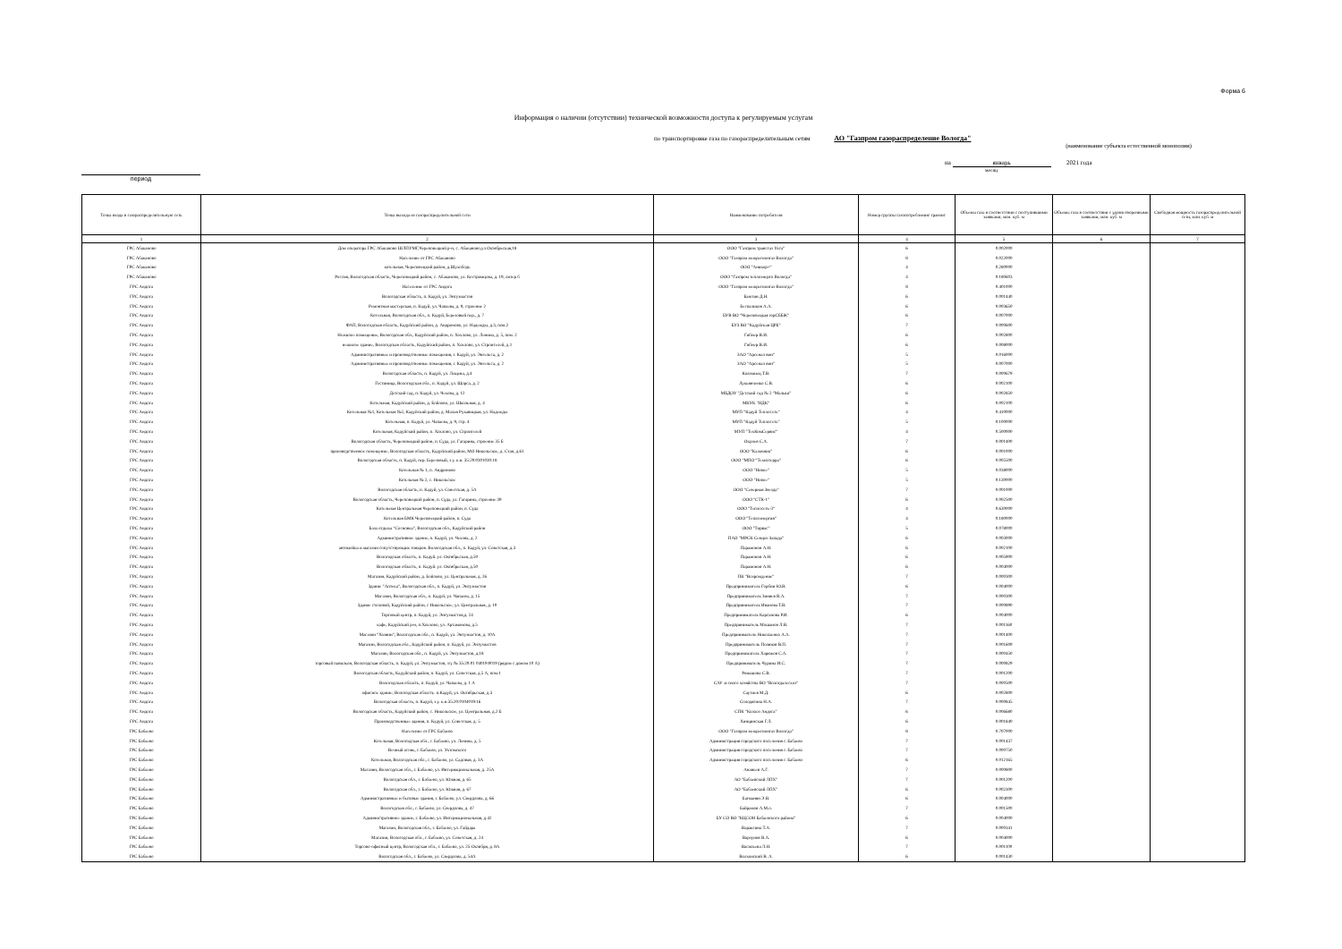Форма 6
Информация о наличии (отсутствии) технической возможности доступа к регулируемым услугам
по транспортировке газа по газораспределительным сетям АО "Газпром газораспределение Вологда"
(наименование субъекта естественной монополии)
на январь 2021 года
месяц
период
| Точка входа в газораспределительную сеть | Точка выхода из газораспределительной сети | Наименование потребителя | Номер группы газопотребления/ транзит | Объемы газа в соответствии с поступившими заявками, млн. куб. м | Объемы газа в соответствии с удовлетворенными заявками, млн. куб. м | Свободная мощность газораспределительной сети, млн. куб. м |
| --- | --- | --- | --- | --- | --- | --- |
| 1 | 2 | 3 | 4 | 5 | 6 | 7 |
| ГРС Абаканово | Дом оператора ГРС Абаканово ШЛПУМГ,Череповецкий р-н, с. Абаканово,ул Октябрьская,18 | ООО "Газпром трансгаз Ухта" | 6 | 0.002000 | | |
| ГРС Абаканово | Население от ГРС Абаканово | ООО "Газпром межрегионгаз Вологда" | 8 | 0.022000 | | |
| ГРС Абаканово | котельная, Череповецкий район, д.Шухободь | ООО "Аникор+" | 4 | 0.280000 | | |
| ГРС Абаканово | Россия, Вологодская область, Череповецкий район, с. Абаканово, ул. Костромцова, д. 19, литер б | ООО "Газпром теплоэнерго Вологда" | 4 | 0.180603 | | |
| ГРС Андога | Население от ГРС Андога | ООО "Газпром межрегионгаз Вологда" | 8 | 0.401000 | | |
| ГРС Андога | Вологодская область, п. Кадуй, ул. Энтузиастов | Баютин Д.Н. | 6 | 0.001440 | | |
| ГРС Андога | Ремонтная мастерская, п. Кадуй, ул. Чапаева, д. 9, строение 2 | Беспаликов А.А. | 6 | 0.003650 | | |
| ГРС Андога | Котельная, Вологодская обл., п. Кадуй, Березовый пер., д. 7 | БУВ ВО "Череповецкая горСББЖ" | 6 | 0.007000 | | |
| ГРС Андога | ФАП, Вологодская область, Кадуйский район, д. Андроново, ул. Надежды, д.3, пом.2 | БУЗ ВО "Кадуйская ЦРБ" | 7 | 0.000600 | | |
| ГРС Андога | Нежилое помещение, Вологодская обл., Кадуйский район, п. Хохлово, ул. Ленина, д. 5, пом. 2 | Гибнер В.И. | 6 | 0.002800 | | |
| ГРС Андога | нежилое здание, Вологодская область, Кадуйский район, п. Хохлово, ул. Строителей, д.1 | Гибнер В.И. | 6 | 0.008000 | | |
| ГРС Андога | Административные и производственные помещения, г. Кадуй, ул. Энгельса, д. 2 | ЗАО "Арсенал вин" | 5 | 0.016000 | | |
| ГРС Андога | Административные и производственные помещения, г. Кадуй, ул. Энгельса, д. 2 | ЗАО "Арсенал вин" | 5 | 0.007000 | | |
| ГРС Андога | Вологодская область, п. Кадуй, ул. Лещева, д.4 | Коломиец Т.В. | 7 | 0.000679 | | |
| ГРС Андога | Гостиница, Вологодская обл., п. Кадуй, ул. Щорса, д. 2 | Лукьянченко С.В. | 6 | 0.002100 | | |
| ГРС Андога | Детский сад, п. Кадуй, ул. Чехова, д. 12 | МБДОУ "Детский сад № 2 "Малыш" | 6 | 0.002850 | | |
| ГРС Андога | Котельная, Кадуйский район, д. Бойлово, ул. Школьная, д. 4 | МКУК "НДК" | 6 | 0.002100 | | |
| ГРС Андога | Котельная №1, Котельная №2, Кадуйский район, д. Малая Рукавицкая, ул. Надежды | МУП "Кадуй Теплосеть" | 4 | 0.410000 | | |
| ГРС Андога | Котельная, п. Кадуй, ул. Чапаева, д. 9, стр. 4 | МУП "Кадуй Теплосеть" | 5 | 0.100000 | | |
| ГРС Андога | Котельная, Кадуйский район, п. Хохлово, ул. Строителей | МУП "ТехКомСервис" | 4 | 0.500000 | | |
| ГРС Андога | Вологодская область, Череповецкий район, п. Суда, ул. Гагарина, строение 35 Б | Окунев С.А. | 7 | 0.001400 | | |
| ГРС Андога | производственное помещение, Вологодская область, Кадуйский район, МО Никольское, д. Стан, д.61 | ООО "Калачник" | 6 | 0.001000 | | |
| ГРС Андога | Вологодская область, п. Кадуй, пер. Березовый, з.у. к.н. 35:20:0301030:18 | ООО "МПО "Технотерра" | 6 | 0.005500 | | |
| ГРС Андога | Котельная № 1, п. Андроново | ООО "Новое" | 5 | 0.038000 | | |
| ГРС Андога | Котельная № 2, с. Никольское | ООО "Новое" | 5 | 0.130000 | | |
| ГРС Андога | Вологодская область, п. Кадуй, ул. Советская, д. 5А | ООО "Северная Звезда" | 7 | 0.001000 | | |
| ГРС Андога | Вологодская область, Череповецкий район, п. Суда, ул. Гагарина, строение 39 | ООО "СТК-1" | 6 | 0.002500 | | |
| ГРС Андога | Котельная Центральная Череповецкий район, п. Суда | ООО "Теплосеть-3" | 4 | 0.630000 | | |
| ГРС Андога | Котельная БМК Череповецкий район, п. Суда | ООО "Теплоэнергия" | 4 | 0.180000 | | |
| ГРС Андога | База отдыха "Сосновка", Вологодская обл., Кадуйский район | ООО "Тирвас" | 5 | 0.078000 | | |
| ГРС Андога | Административное здание, п. Кадуй, ул. Чехова, д. 2 | ПАО "МРСК Северо-Запада" | 6 | 0.003000 | | |
| ГРС Андога | автомойка и магазин сопутствующих товаров. Вологодская обл., п. Кадуй, ул. Советская, д.3 | Парамонов А.Н. | 6 | 0.002100 | | |
| ГРС Андога | Вологодская область, п. Кадуй. ул. Октябрьская, д.50 | Парамонов А.Н. | 6 | 0.005900 | | |
| ГРС Андога | Вологодская область, п. Кадуй. ул. Октябрьская, д.50 | Парамонов А.Н. | 6 | 0.004000 | | |
| ГРС Андога | Магазин, Кадуйский район, д. Бойлово, ул. Центральная, д. 26 | ПК "Возрождение" | 7 | 0.000300 | | |
| ГРС Андога | Здание "Аптека", Вологодская обл., п. Кадуй, ул. Энтузиастов | Предприниматель Горбин Ю.В. | 6 | 0.004000 | | |
| ГРС Андога | Магазин, Вологодская обл., п. Кадуй, ул. Чапаева, д. 15 | Предприниматель Зиняев В.А. | 7 | 0.000300 | | |
| ГРС Андога | Здание столовой, Кадуйский район, с Никольское, ул. Центральная, д. 10 | Предприниматель Иванова Т.В. | 7 | 0.000890 | | |
| ГРС Андога | Торговый центр, п. Кадуй, ул. Энтузиастов,д. 24 | Предприниматель Карсанова Р.И. | 6 | 0.004000 | | |
| ГРС Андога | кафе, Кадуйский р-н, п.Хохлово, ул. Артамонова, д.5 | Предприниматель Мошанов Л.В. | 7 | 0.001160 | | |
| ГРС Андога | Магазин "Хозяин", Вологодская обл., п. Кадуй, ул. Энтузиастов, д. 10А | Предприниматель Николаенко А.А. | 7 | 0.001400 | | |
| ГРС Андога | Магазин, Вологодская обл., Кадуйский район, п. Кадуй, ул. Энтузиастов | Предприниматель Поляков В.П. | 7 | 0.001609 | | |
| ГРС Андога | Магазин, Вологодская обл., п. Кадуй, ул. Энтузиастов, д.18 | Предприниматель Харюков С.А. | 7 | 0.000450 | | |
| ГРС Андога | торговый павильон, Вологодская область, п. Кадуй, ул. Энтузиастов, з/у № 35:20:01 04019:0019 (рядом с домом 10 А) | Предприниматель Чурина И.С. | 7 | 0.000829 | | |
| ГРС Андога | Вологодская область, Кадуйский район, п. Кадуй, ул. Советская, д.5 А, пом.1 | Ромашова С.В. | 7 | 0.001200 | | |
| ГРС Андога | Вологодская область, п. Кадуй, ул. Чапаева, д. 1 А | САУ лесного хозяйства ВО "Вологдалесхоз" | 7 | 0.000500 | | |
| ГРС Андога | офисное здание, Вологодская область. п.Кадуй, ул. Октябрьская, д.3 | Саутиев М.Д. | 6 | 0.002800 | | |
| ГРС Андога | Вологодская область, п. Кадуй, з.у. к.н.35:20:0104019:16 | Солодягина Н.А. | 7 | 0.000845 | | |
| ГРС Андога | Вологодская область, Кадуйский район, с. Никольское, ул. Центральная, д.2 Б | СПК "Колхоз Андога" | 6 | 0.006680 | | |
| ГРС Андога | Производственные здания, п. Кадуй, ул. Советская, д. 5 | Хинцинская Г.Л. | 6 | 0.001840 | | |
| ГРС Бабаево | Население от ГРС Бабаево | ООО "Газпром межрегионгаз Вологда" | 8 | 0.707000 | | |
| ГРС Бабаево | Котельная, Вологодская обл., г. Бабаево, ул. Ленина, д. 5 | Администрация городского поселения г. Бабаево | 7 | 0.001437 | | |
| ГРС Бабаево | Вечный огонь, г. Бабаево, ул. Ухтомского | Администрация городского поселения г. Бабаево | 7 | 0.000750 | | |
| ГРС Бабаево | Котельная, Вологодская обл., г. Бабаево, ул. Садовая, д. 3А | Администрация городского поселения г. Бабаево | 6 | 0.012165 | | |
| ГРС Бабаево | Магазин, Вологодская обл., г. Бабаево, ул. Интернациональная, д. 25А | Ананьев А.Г. | 7 | 0.000800 | | |
| ГРС Бабаево | Вологодская обл., г. Бабаево, ул. Южная, д. 65 | АО "Бабаевский ЛПХ" | 7 | 0.001200 | | |
| ГРС Бабаево | Вологодская обл., г. Бабаево, ул. Южная, д. 67 | АО "Бабаевский ЛПХ" | 6 | 0.002300 | | |
| ГРС Бабаево | Административные и бытовые здания, г. Бабаево, ул. Свердлова, д. 66 | Багманян Э.В. | 6 | 0.004000 | | |
| ГРС Бабаево | Вологодская обл., г. Бабаево, ул. Свердлова, д. 47 | Байрамов А.М.о. | 7 | 0.001500 | | |
| ГРС Бабаево | Административное здание, г. Бабаево, ул. Интернациональная, д.42 | БУ СО ВО "КЦСОН Бабаевского района" | 6 | 0.004000 | | |
| ГРС Бабаево | Магазин, Вологодская обл., г. Бабаево, ул. Гайдара | Вараксина Т.А. | 7 | 0.000341 | | |
| ГРС Бабаево | Магазин, Вологодская обл., г. Бабаево, ул. Советская, д. 24 | Варзунов В.А. | 6 | 0.004000 | | |
| ГРС Бабаево | Торгово-офисный центр, Вологодская обл., г. Бабаево, ул. 25-Октября, д. 8А | Васильева Л.Н. | 7 | 0.001100 | | |
| ГРС Бабаево | Вологодская обл., г. Бабаево, ул. Свердлова, д. 54А | Волхонский В. А. | 6 | 0.001430 | | |